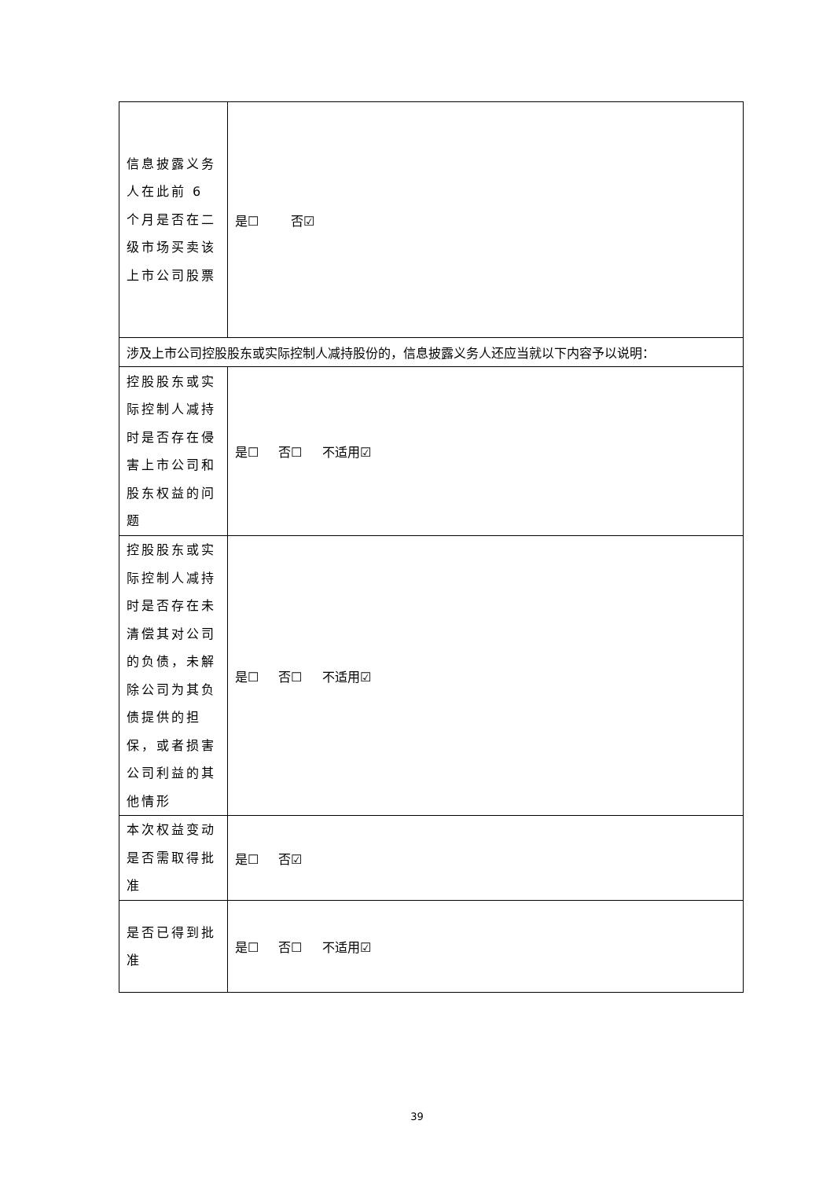| 信息披露义务人在此前 6 个月是否在二级市场买卖该上市公司股票 | 是☐ 否☑ |
| 涉及上市公司控股股东或实际控制人减持股份的，信息披露义务人还应当就以下内容予以说明： | |
| 控股股东或实际控制人减持时是否存在侵害上市公司和股东权益的问题 | 是☐ 否☐ 不适用☑ |
| 控股股东或实际控制人减持时是否存在未清偿其对公司的负债，未解除公司为其负债提供的担保，或者损害公司利益的其他情形 | 是☐ 否☐ 不适用☑ |
| 本次权益变动是否需取得批准 | 是☐ 否☑ |
| 是否已得到批准 | 是☐ 否☐ 不适用☑ |
39